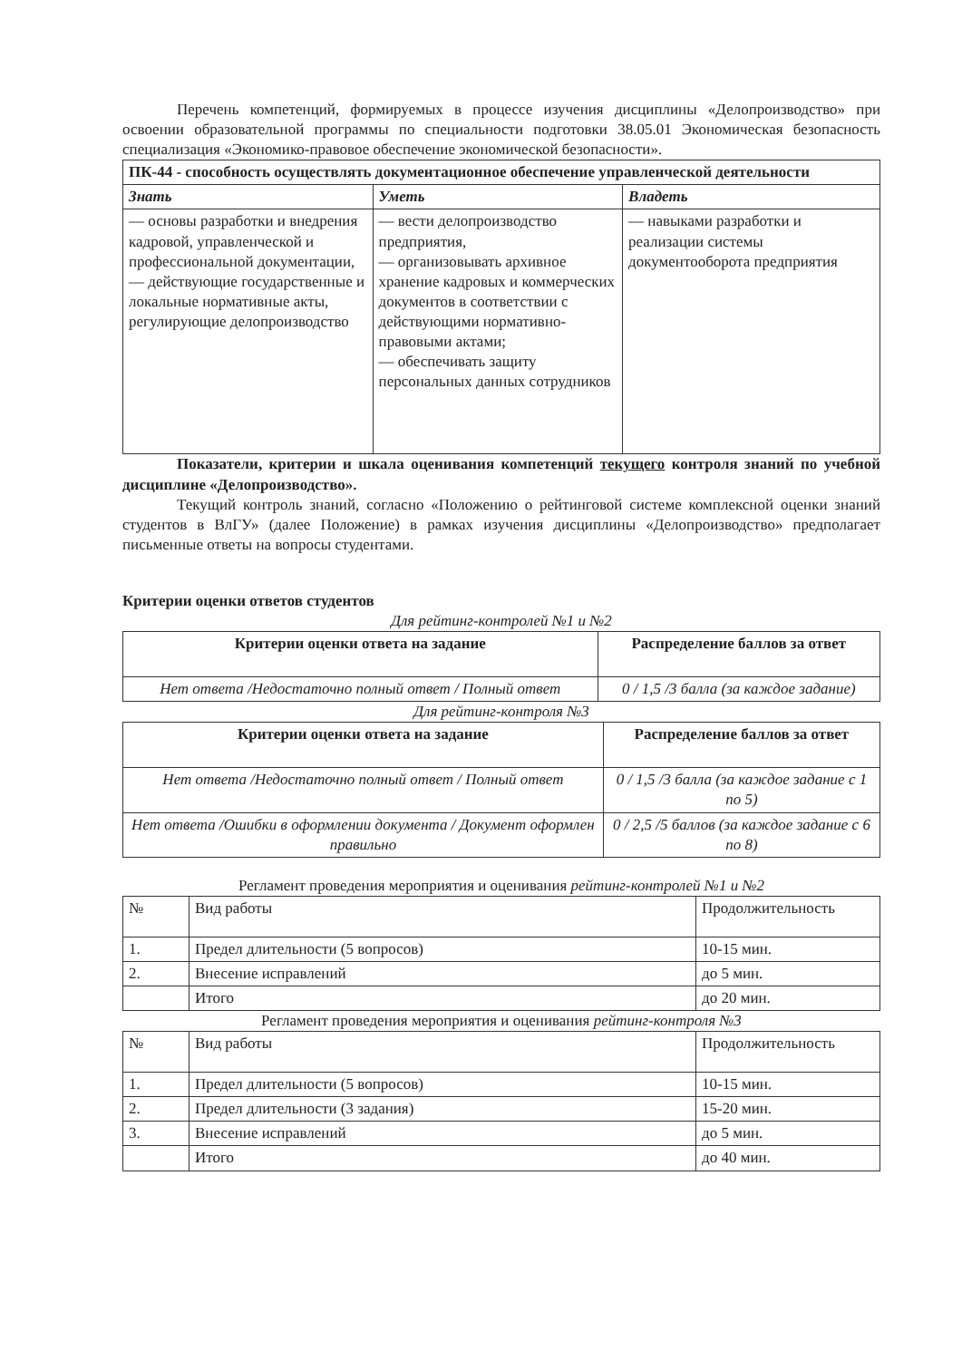Перечень компетенций, формируемых в процессе изучения дисциплины «Делопроизводство» при освоении образовательной программы по специальности подготовки 38.05.01 Экономическая безопасность специализация «Экономико-правовое обеспечение экономической безопасности».
| ПК-44 - способность осуществлять документационное обеспечение управленческой деятельности | | |
| Знать | Уметь | Владеть |
| — основы разработки и внедрения кадровой, управленческой и профессиональной документации, — действующие государственные и локальные нормативные акты, регулирующие делопроизводство | — вести делопроизводство предприятия, — организовывать архивное хранение кадровых и коммерческих документов в соответствии с действующими нормативно-правовыми актами; — обеспечивать защиту персональных данных сотрудников | — навыками разработки и реализации системы документооборота предприятия |
Показатели, критерии и шкала оценивания компетенций текущего контроля знаний по учебной дисциплине «Делопроизводство».
Текущий контроль знаний, согласно «Положению о рейтинговой системе комплексной оценки знаний студентов в ВлГУ» (далее Положение) в рамках изучения дисциплины «Делопроизводство» предполагает письменные ответы на вопросы студентами.
Критерии оценки ответов студентов
Для рейтинг-контролей №1 и №2
| Критерии оценки ответа на задание | Распределение баллов за ответ |
| --- | --- |
| Нет ответа /Недостаточно полный ответ / Полный ответ | 0 / 1,5 /3 балла (за каждое задание) |
Для рейтинг-контроля №3
| Критерии оценки ответа на задание | Распределение баллов за ответ |
| --- | --- |
| Нет ответа /Недостаточно полный ответ / Полный ответ | 0 / 1,5 /3 балла (за каждое задание с 1 по 5) |
| Нет ответа /Ошибки в оформлении документа / Документ оформлен правильно | 0 / 2,5 /5 баллов (за каждое задание с 6 по 8) |
Регламент проведения мероприятия и оценивания рейтинг-контролей №1 и №2
| № | Вид работы | Продолжительность |
| 1. | Предел длительности (5 вопросов) | 10-15 мин. |
| 2. | Внесение исправлений | до 5 мин. |
| | Итого | до 20 мин. |
Регламент проведения мероприятия и оценивания рейтинг-контроля №3
| № | Вид работы | Продолжительность |
| 1. | Предел длительности (5 вопросов) | 10-15 мин. |
| 2. | Предел длительности (3 задания) | 15-20 мин. |
| 3. | Внесение исправлений | до 5 мин. |
| | Итого | до 40 мин. |